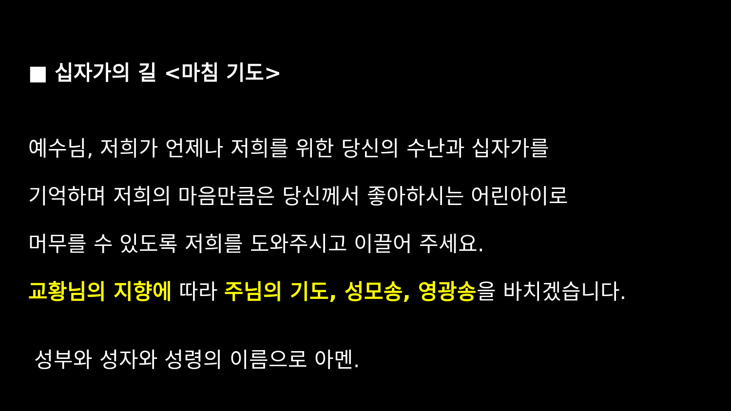■ 십자가의 길 <마침 기도>
예수님, 저희가 언제나 저희를 위한 당신의 수난과 십자가를
기억하며 저희의 마음만큼은 당신께서 좋아하시는 어린아이로
머무를 수 있도록 저희를 도와주시고 이끌어 주세요.
교황님의 지향에 따라 주님의 기도, 성모송, 영광송을 바치겠습니다.
성부와 성자와 성령의 이름으로 아멘.